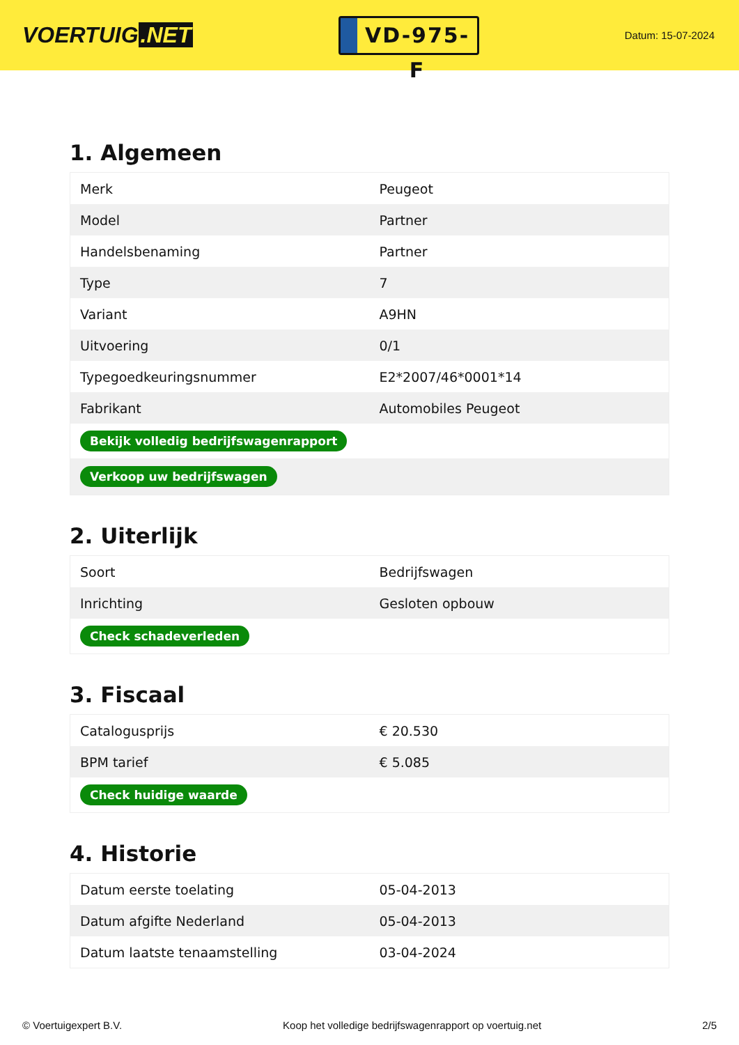VOERTUIG.NET
VD-975-F
Datum: 15-07-2024
1. Algemeen
| Merk | Peugeot |
| Model | Partner |
| Handelsbenaming | Partner |
| Type | 7 |
| Variant | A9HN |
| Uitvoering | 0/1 |
| Typegoedkeuringsnummer | E2*2007/46*0001*14 |
| Fabrikant | Automobiles Peugeot |
| Bekijk volledig bedrijfswagenrapport | |
| Verkoop uw bedrijfswagen | |
2. Uiterlijk
| Soort | Bedrijfswagen |
| Inrichting | Gesloten opbouw |
| Check schadeverleden | |
3. Fiscaal
| Catalogusprijs | € 20.530 |
| BPM tarief | € 5.085 |
| Check huidige waarde | |
4. Historie
| Datum eerste toelating | 05-04-2013 |
| Datum afgifte Nederland | 05-04-2013 |
| Datum laatste tenaamstelling | 03-04-2024 |
© Voertuigexpert B.V. Koop het volledige bedrijfswagenrapport op voertuig.net 2/5